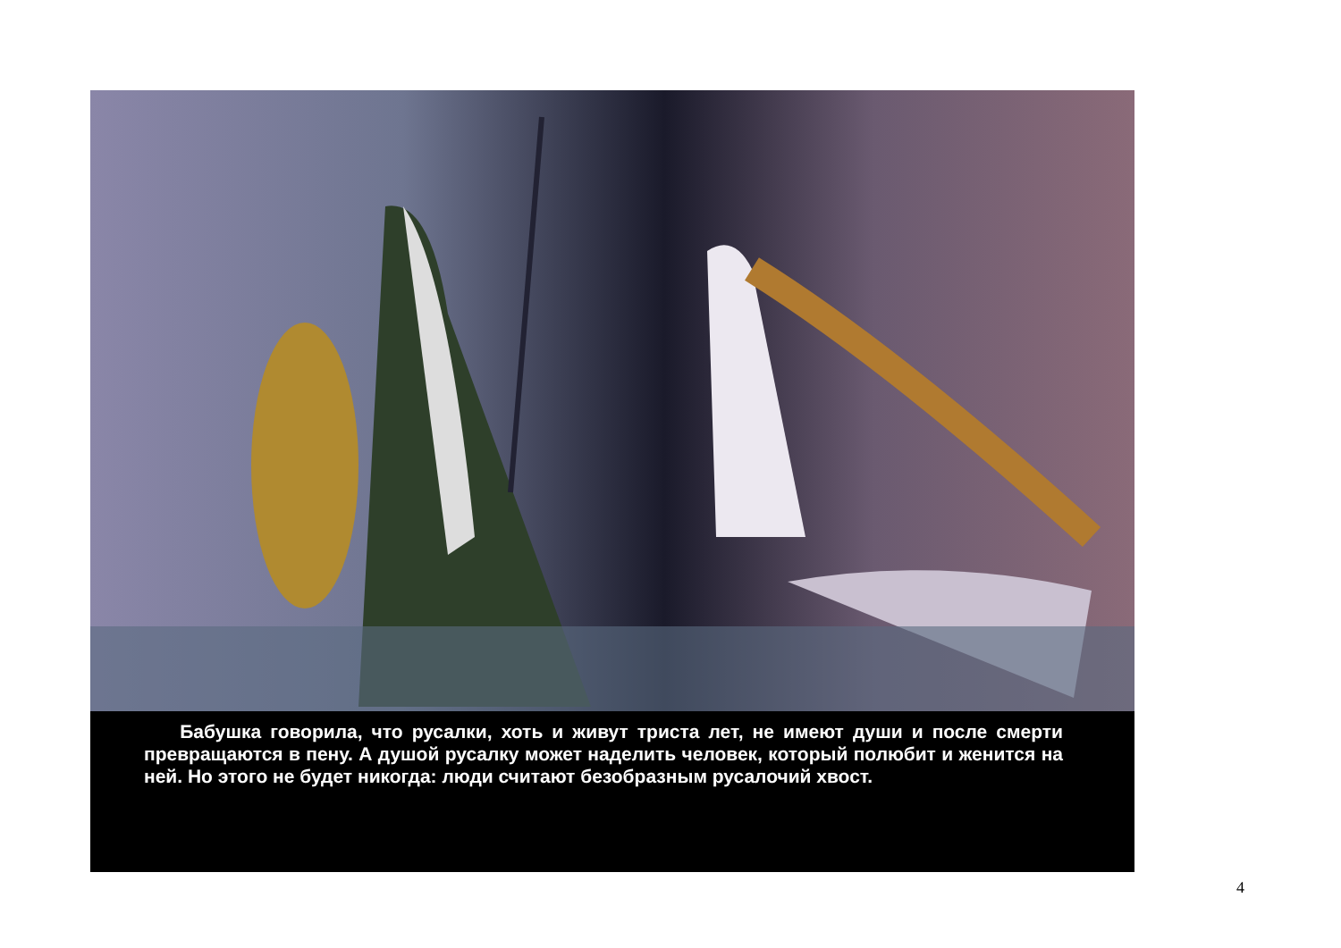Бабушка говорила, что русалки, хоть и живут триста лет, не имеют души и после смерти превращаются в пену. А душой русалку может наделить человек, который полюбит и женится на ней. Но этого не будет никогда: люди считают безобразным русалочий хвост.
4